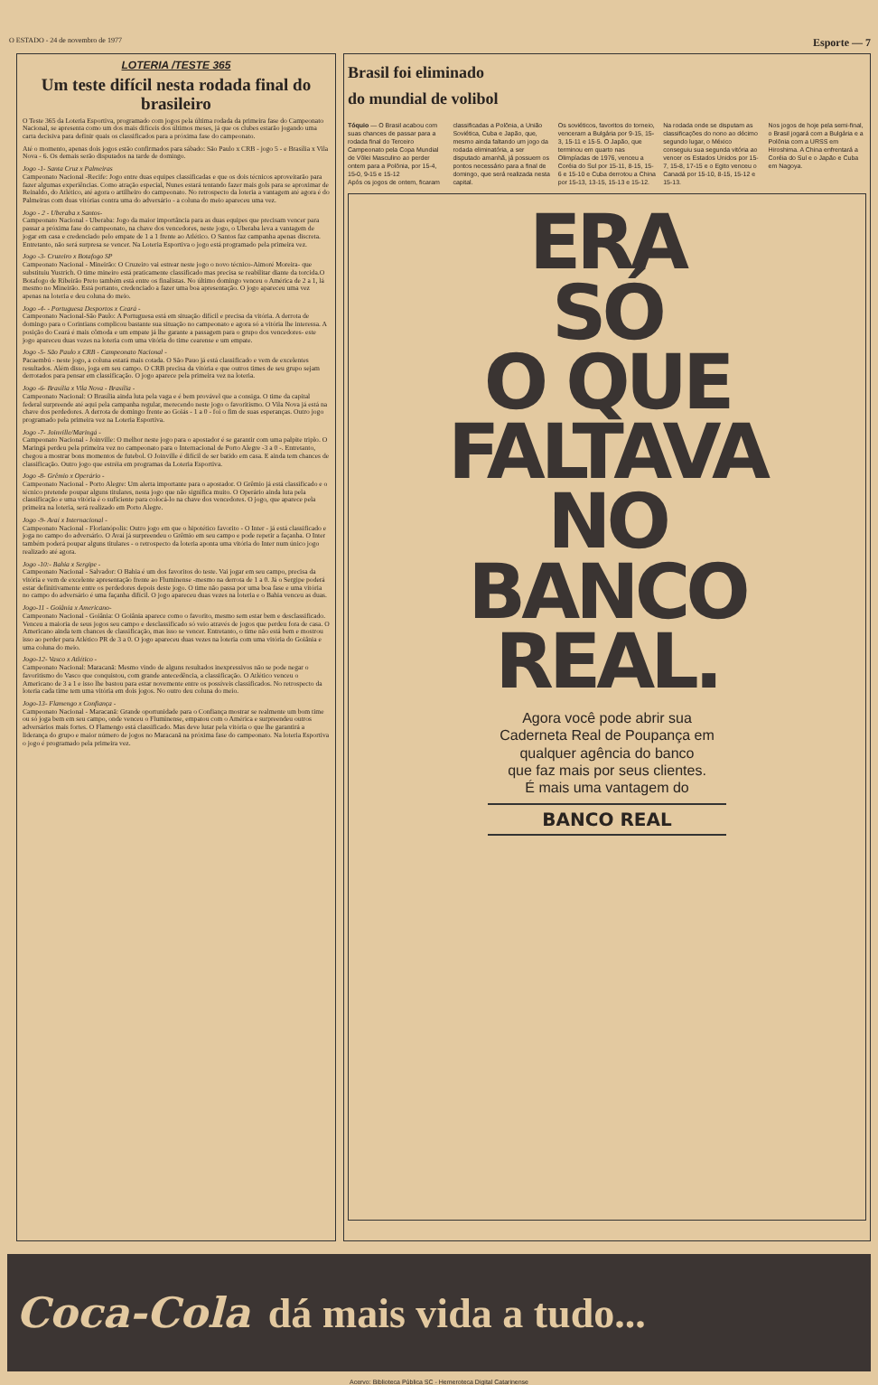O ESTADO - 24 de novembro de 1977 Esporte — 7
LOTERIA /TESTE 365
Um teste difícil nesta rodada final do brasileiro
O Teste 365 da Loteria Esportiva, programado com jogos pela última rodada da primeira fase do Campeonato Nacional, se apresenta como um dos mais difíceis dos últimos meses, já que os clubes estarão jogando uma carta decisiva para definir quais os classificados para a próxima fase do campeonato.
Até o momento, apenas dois jogos estão confirmados para sábado: São Paulo x CRB - jogo 5 - e Brasília x Vila Nova - 6. Os demais serão disputados na tarde de domingo.
Jogo -1- Santa Cruz x Palmeiras
Campeonato Nacional -Recife: Jogo entre duas equipes classificadas e que os dois técnicos aproveitarão para fazer algumas experiências. Como atração especial, Nunes estará tentando fazer mais gols para se aproximar de Reinaldo, do Atlético, até agora o artilheiro do campeonato. No retrospecto da loteria a vantagem até agora é do Palmeiras com duas vitórias contra uma do adversário - a coluna do meio apareceu uma vez.
Jogo - 2 - Uberaba x Santos-
Campeonato Nacional - Uberaba: Jogo da maior importância para as duas equipes que precisam vencer para passar a próxima fase do campeonato, na chave dos vencedores, neste jogo, o Uberaba leva a vantagem de jogar em casa e credenciado pelo empate de 1 a 1 frente ao Atlético. O Santos faz campanha apenas discreta. Entretanto, não será surpresa se vencer. Na Loteria Esportiva o jogo está programado pela primeira vez.
Jogo -3- Cruzeiro x Botafogo SP
Campeonato Nacional - Mineirão: O Cruzeiro vai estrear neste jogo o novo técnico-Aimoré Moreira- que substituiu Yustrich. O time mineiro está praticamente classificado mas precisa se reabilitar diante da torcida.O Botafogo de Ribeirão Preto também está entre os finalistas. No último domingo venceu o América de 2 a 1, lá mesmo no Mineirão. Está portanto, credenciado a fazer uma boa apresentação. O jogo apareceu uma vez apenas na loteria e deu coluna do meio.
Jogo -4- - Portuguesa Desportos x Ceará -
Campeonato Nacional-São Paulo: A Portuguesa está em situação difícil e precisa da vitória. A derrota de domingo para o Corintians complicou bastante sua situação no campeonato e agora só a vitória lhe interessa. A posição do Ceará é mais cômoda e um empate já lhe garante a passagem para o grupo dos vencedores- este jogo apareceu duas vezes na loteria com uma vitória do time cearense e um empate.
Jogo -5- São Paulo x CRB - Campeonato Nacional -
Pacaembú - neste jogo, a coluna estará mais cotada. O São Pauo já está classificado e vem de excelentes resultados. Além disso, joga em seu campo. O CRB precisa da vitória e que outros times de seu grupo sejam derrotados para pensar em classificação. O jogo aparece pela primeira vez na loteria.
Jogo -6- Brasília x Vila Nova - Brasília -
Campeonato Nacional: O Brasília ainda luta pela vaga e é bem provável que a consiga. O time da capital federal surpreende até aqui pela campanha regular, merecendo neste jogo o favoritismo. O Vila Nova já está na chave dos perdedores. A derrota de domingo frente ao Goiás - 1 a 0 - foi o fim de suas esperanças. Outro jogo programado pela primeira vez na Loteria Esportiva.
Jogo -7- Joinville/Maringá -
Campeonato Nacional - Joinville: O melhor neste jogo para o apostador é se garantir com uma palpite triplo. O Maringá perdeu pela primeira vez no campeonato para o Internacional de Porto Alegre -3 a 0 -. Entretanto, chegou a mostrar bons momentos de futebol. O Joinville é difícil de ser batido em casa. E ainda tem chances de classificação. Outro jogo que estréia em programas da Loteria Esportiva.
Jogo -8- Grêmio x Operário -
Campeonato Nacional - Porto Alegre: Um alerta importante para o apostador. O Grêmio já está classificado e o técnico pretende poupar alguns titulares, nesta jogo que não significa muito. O Operário ainda luta pela classificação e uma vitória é o suficiente para colocá-lo na chave dos vencedores. O jogo, que aparece pela primeira na loteria, será realizado em Porto Alegre.
Jogo -9- Avaí x Internacional -
Campeonato Nacional - Florianópolis: Outro jogo em que o hipotético favorito - O Inter - já está classificado e joga no campo do adversário. O Avaí já surpreendeu o Grêmio em seu campo e pode repetir a façanha. O Inter também poderá poupar alguns titulares - o retrospecto da loteria aponta uma vitória do Inter num único jogo realizado até agora.
Jogo -10:- Bahia x Sergipe -
Campeonato Nacional - Salvador: O Bahia é um dos favoritos do teste. Vai jogar em seu campo, precisa da vitória e vem de excelente apresentação frente ao Fluminense -mesmo na derrota de 1 a 0. Já o Sergipe poderá estar definitivamente entre os perdedores depois deste jogo. O time não passa por uma boa fase e uma vitória no campo do adversário é uma façanha difícil. O jogo apareceu duas vezes na loteria e o Bahia venceu as duas.
Jogo-11 - Goiânia x Americano-
Campeonato Nacional - Goiânia: O Goiânia aparece como o favorito, mesmo sem estar bem e desclassificado. Venceu a maioria de seus jogos seu campo e desclassificado só veio através de jogos que perdeu fora de casa. O Americano ainda tem chances de classificação, mas isso se vencer. Entretanto, o time não está bem e mostrou isso ao perder para Atlético PR de 3 a 0. O jogo apareceu duas vezes na loteria com uma vitória do Goiânia e uma coluna do meio.
Jogo-12- Vasco x Atlético -
Campeonato Nacional: Maracanã: Mesmo vindo de alguns resultados inexpressivos não se pode negar o favoritismo do Vasco que conquistou, com grande antecedência, a classificação. O Atlético venceu o Americano de 3 a 1 e isso lhe bastou para estar novemente entre os possíveis classificados. No retrospecto da loteria cada time tem uma vitória em dois jogos. No outro deu coluna do meio.
Jogo-13- Flamengo x Confiança -
Campeonato Nacional - Maracanã: Grande oportunidade para o Confiança mostrar se realmente um bom time ou só joga bem em seu campo, onde venceu o Fluminense, empatou com o América e surpreendeu outros adversários mais fortes. O Flamengo está classificado. Mas deve lutar pela vitória o que lhe garantirá a liderança do grupo e maior número de jogos no Maracanã na próxima fase do campeonato. Na loteria Esportiva o jogo é programado pela primeira vez.
Brasil foi eliminado
do mundial de volibol
Tóquio — O Brasil acabou com suas chances de passar para a rodada final do Terceiro Campeonato pela Copa Mundial de Vôlei Masculino ao perder ontem para a Polônia, por 15-4, 15-0, 9-15 e 15-12
Após os jogos de ontem, ficaram classificadas a Polônia, a União Soviética, Cuba e Japão, que, mesmo ainda faltando um jogo da rodada eliminatória, a ser disputado amanhã, já possuem os pontos necessário para a final de domingo, que será realizada nesta capital.
Os soviéticos, favoritos do torneio, venceram a Bulgária por 9-15, 15-3, 15-11 e 15-5. O Japão, que terminou em quarto nas Olimpíadas de 1976, venceu a Coréia do Sul por 15-11, 8-15, 15-6 e 15-10 e Cuba derrotou a China por 15-13, 13-15, 15-13 e 15-12.
Na rodada onde se disputam as classificações do nono ao décimo segundo lugar, o México conseguiu sua segunda vitória ao vencer os Estados Unidos por 15-7, 15-8, 17-15 e o Egito venceu o Canadá por 15-10, 8-15, 15-12 e 15-13.
Nos jogos de hoje pela semi-final, o Brasil jogará com a Bulgária e a Polônia com a URSS em Hiroshima. A China enfrentará a Coréia do Sul e o Japão e Cuba em Nagoya.
ERA
SÓ
O QUE
FALTAVA
NO
BANCO
REAL.
Agora você pode abrir sua
Caderneta Real de Poupança em
qualquer agência do banco
que faz mais por seus clientes.
É mais uma vantagem do
BANCO REAL
Coca-Cola dá mais vida a tudo...
Acervo: Biblioteca Pública SC - Hemeroteca Digital Catarinense